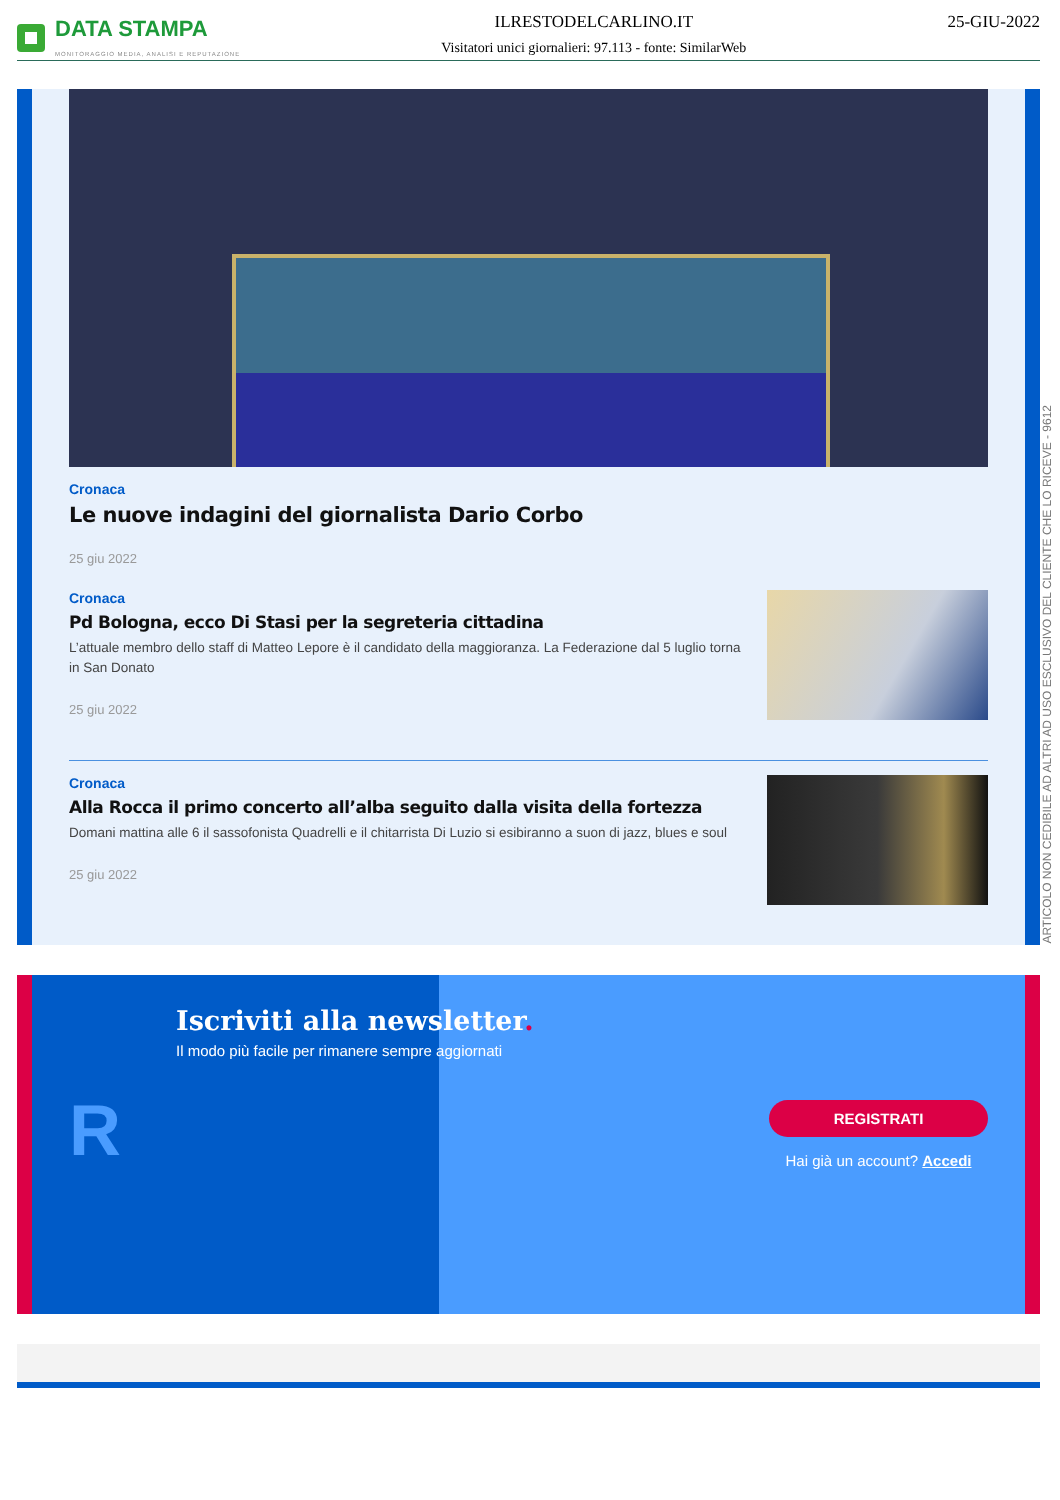DATA STAMPA
MONITORAGGIO MEDIA, ANALISI E REPUTAZIONE
ILRESTODELCARLINO.IT
Visitatori unici giornalieri: 97.113 - fonte: SimilarWeb
25-GIU-2022
Cronaca
Le nuove indagini del giornalista Dario Corbo
25 giu 2022
Cronaca
Pd Bologna, ecco Di Stasi per la segreteria cittadina
L’attuale membro dello staff di Matteo Lepore è il candidato della maggioranza. La Federazione dal 5 luglio torna in San Donato
25 giu 2022
Cronaca
Alla Rocca il primo concerto all’alba seguito dalla visita della fortezza
Domani mattina alle 6 il sassofonista Quadrelli e il chitarrista Di Luzio si esibiranno a suon di jazz, blues e soul
25 giu 2022
Iscriviti alla newsletter.
Il modo più facile per rimanere sempre aggiornati
R
REGISTRATI
Hai già un account? Accedi
ARTICOLO NON CEDIBILE AD ALTRI AD USO ESCLUSIVO DEL CLIENTE CHE LO RICEVE - 9612